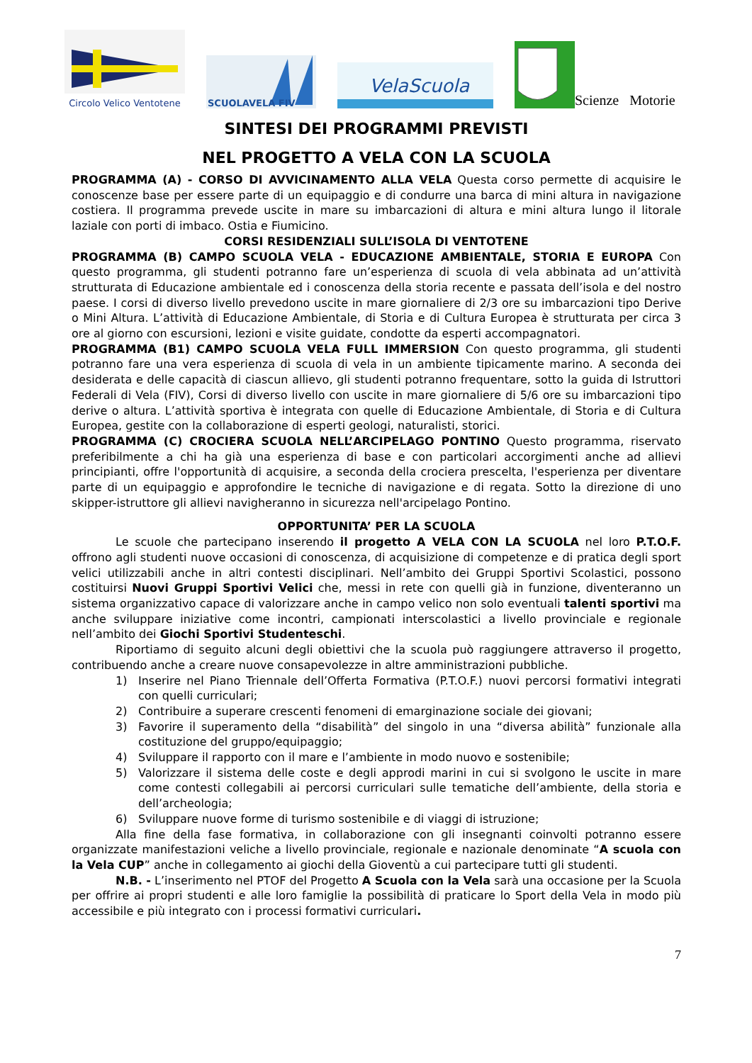Circolo Velico Ventotene
SCUOLAVELA FIV
VelaScuola
Scienze Motorie
SINTESI DEI PROGRAMMI PREVISTI
NEL PROGETTO A VELA CON LA SCUOLA
PROGRAMMA (A) - CORSO DI AVVICINAMENTO ALLA VELA Questa corso permette di acquisire le conoscenze base per essere parte di un equipaggio e di condurre una barca di mini altura in navigazione costiera. Il programma prevede uscite in mare su imbarcazioni di altura e mini altura lungo il litorale laziale con porti di imbaco. Ostia e Fiumicino.
CORSI RESIDENZIALI SULL’ISOLA DI VENTOTENE
PROGRAMMA (B) CAMPO SCUOLA VELA - EDUCAZIONE AMBIENTALE, STORIA E EUROPA Con questo programma, gli studenti potranno fare un’esperienza di scuola di vela abbinata ad un’attività strutturata di Educazione ambientale ed i conoscenza della storia recente e passata dell’isola e del nostro paese. I corsi di diverso livello prevedono uscite in mare giornaliere di 2/3 ore su imbarcazioni tipo Derive o Mini Altura. L’attività di Educazione Ambientale, di Storia e di Cultura Europea è strutturata per circa 3 ore al giorno con escursioni, lezioni e visite guidate, condotte da esperti accompagnatori.
PROGRAMMA (B1) CAMPO SCUOLA VELA FULL IMMERSION Con questo programma, gli studenti potranno fare una vera esperienza di scuola di vela in un ambiente tipicamente marino. A seconda dei desiderata e delle capacità di ciascun allievo, gli studenti potranno frequentare, sotto la guida di Istruttori Federali di Vela (FIV), Corsi di diverso livello con uscite in mare giornaliere di 5/6 ore su imbarcazioni tipo derive o altura. L’attività sportiva è integrata con quelle di Educazione Ambientale, di Storia e di Cultura Europea, gestite con la collaborazione di esperti geologi, naturalisti, storici.
PROGRAMMA (C) CROCIERA SCUOLA NELL’ARCIPELAGO PONTINO Questo programma, riservato preferibilmente a chi ha già una esperienza di base e con particolari accorgimenti anche ad allievi principianti, offre l'opportunità di acquisire, a seconda della crociera prescelta, l'esperienza per diventare parte di un equipaggio e approfondire le tecniche di navigazione e di regata. Sotto la direzione di uno skipper-istruttore gli allievi navigheranno in sicurezza nell'arcipelago Pontino.
OPPORTUNITA’ PER LA SCUOLA
Le scuole che partecipano inserendo il progetto A VELA CON LA SCUOLA nel loro P.T.O.F. offrono agli studenti nuove occasioni di conoscenza, di acquisizione di competenze e di pratica degli sport velici utilizzabili anche in altri contesti disciplinari. Nell’ambito dei Gruppi Sportivi Scolastici, possono costituirsi Nuovi Gruppi Sportivi Velici che, messi in rete con quelli già in funzione, diventeranno un sistema organizzativo capace di valorizzare anche in campo velico non solo eventuali talenti sportivi ma anche sviluppare iniziative come incontri, campionati interscolastici a livello provinciale e regionale nell’ambito dei Giochi Sportivi Studenteschi.
Riportiamo di seguito alcuni degli obiettivi che la scuola può raggiungere attraverso il progetto, contribuendo anche a creare nuove consapevolezze in altre amministrazioni pubbliche.
1) Inserire nel Piano Triennale dell’Offerta Formativa (P.T.O.F.) nuovi percorsi formativi integrati con quelli curriculari;
2) Contribuire a superare crescenti fenomeni di emarginazione sociale dei giovani;
3) Favorire il superamento della “disabilità” del singolo in una “diversa abilità” funzionale alla costituzione del gruppo/equipaggio;
4) Sviluppare il rapporto con il mare e l’ambiente in modo nuovo e sostenibile;
5) Valorizzare il sistema delle coste e degli approdi marini in cui si svolgono le uscite in mare come contesti collegabili ai percorsi curriculari sulle tematiche dell’ambiente, della storia e dell’archeologia;
6) Sviluppare nuove forme di turismo sostenibile e di viaggi di istruzione;
Alla fine della fase formativa, in collaborazione con gli insegnanti coinvolti potranno essere organizzate manifestazioni veliche a livello provinciale, regionale e nazionale denominate “A scuola con la Vela CUP” anche in collegamento ai giochi della Gioventù a cui partecipare tutti gli studenti.
N.B. - L’inserimento nel PTOF del Progetto A Scuola con la Vela sarà una occasione per la Scuola per offrire ai propri studenti e alle loro famiglie la possibilità di praticare lo Sport della Vela in modo più accessibile e più integrato con i processi formativi curriculari.
7